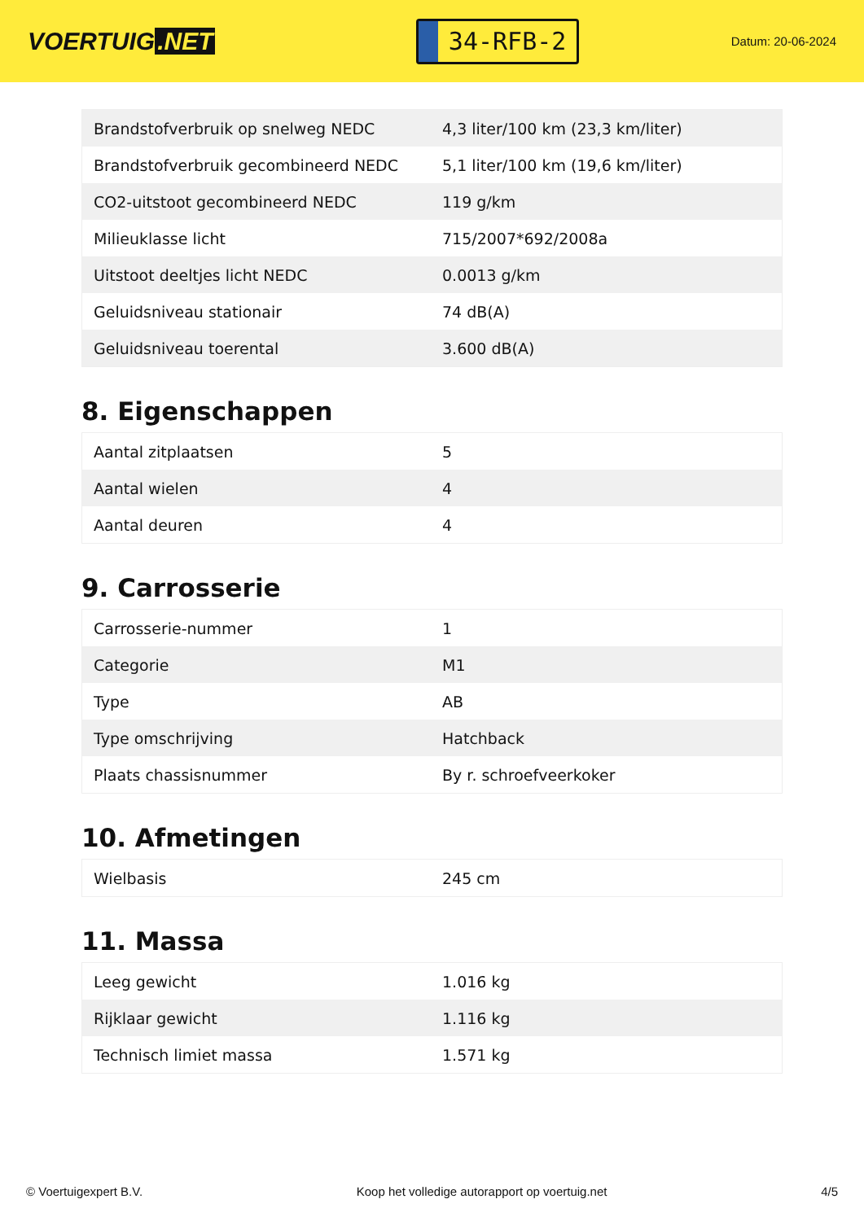VOERTUIG.NET
34-RFB-2
Datum: 20-06-2024
| Brandstofverbruik op snelweg NEDC | 4,3 liter/100 km (23,3 km/liter) |
| Brandstofverbruik gecombineerd NEDC | 5,1 liter/100 km (19,6 km/liter) |
| CO2-uitstoot gecombineerd NEDC | 119 g/km |
| Milieuklasse licht | 715/2007*692/2008a |
| Uitstoot deeltjes licht NEDC | 0.0013 g/km |
| Geluidsniveau stationair | 74 dB(A) |
| Geluidsniveau toerental | 3.600 dB(A) |
8. Eigenschappen
| Aantal zitplaatsen | 5 |
| Aantal wielen | 4 |
| Aantal deuren | 4 |
9. Carrosserie
| Carrosserie-nummer | 1 |
| Categorie | M1 |
| Type | AB |
| Type omschrijving | Hatchback |
| Plaats chassisnummer | By r. schroefveerkoker |
10. Afmetingen
| Wielbasis | 245 cm |
11. Massa
| Leeg gewicht | 1.016 kg |
| Rijklaar gewicht | 1.116 kg |
| Technisch limiet massa | 1.571 kg |
© Voertuigexpert B.V. Koop het volledige autorapport op voertuig.net 4/5